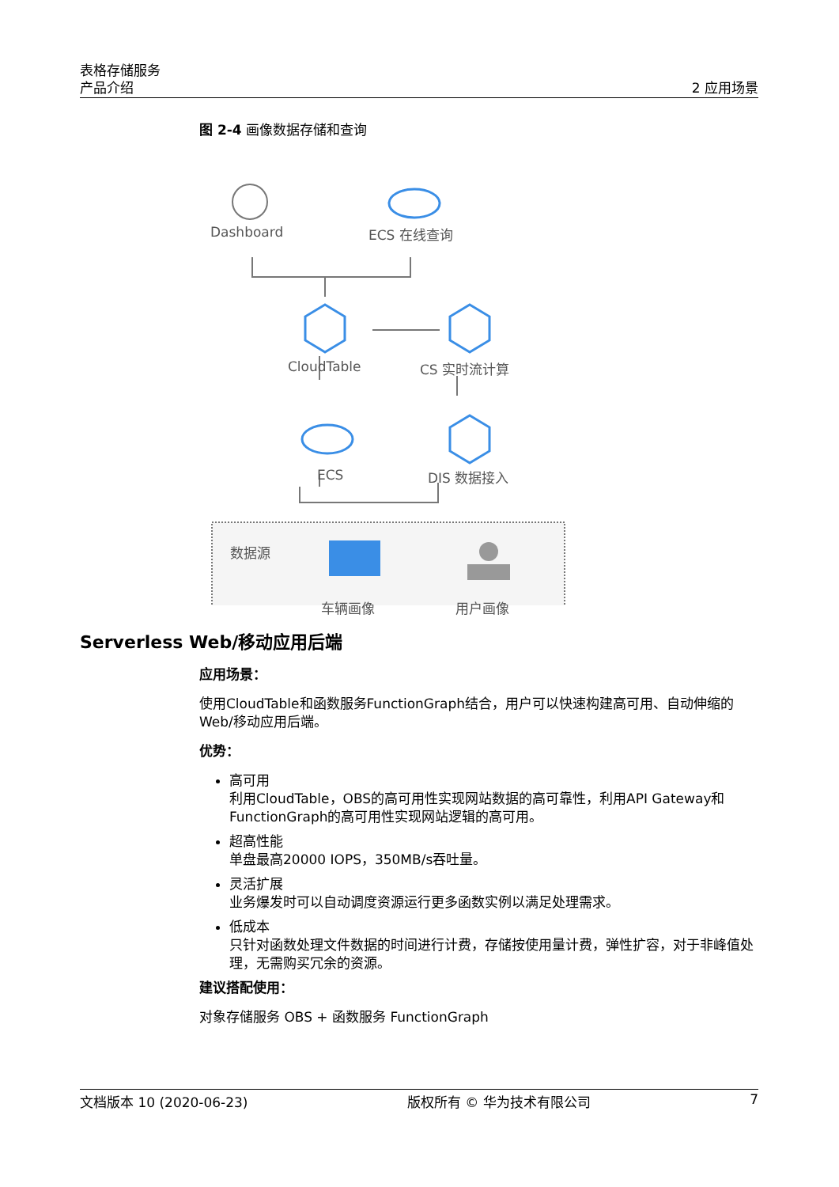表格存储服务
产品介绍
2 应用场景
图 2-4 画像数据存储和查询
Dashboard ECS 在线查询
CloudTable CS 实时流计算
ECS DIS 数据接入
数据源
车辆画像 用户画像
Serverless Web/移动应用后端
应用场景：
使用CloudTable和函数服务FunctionGraph结合，用户可以快速构建高可用、自动伸缩的Web/移动应用后端。
优势：
高可用
利用CloudTable，OBS的高可用性实现网站数据的高可靠性，利用API Gateway和FunctionGraph的高可用性实现网站逻辑的高可用。
超高性能
单盘最高20000 IOPS，350MB/s吞吐量。
灵活扩展
业务爆发时可以自动调度资源运行更多函数实例以满足处理需求。
低成本
只针对函数处理文件数据的时间进行计费，存储按使用量计费，弹性扩容，对于非峰值处理，无需购买冗余的资源。
建议搭配使用：
对象存储服务 OBS + 函数服务 FunctionGraph
文档版本 10 (2020-06-23) 版权所有 © 华为技术有限公司 7